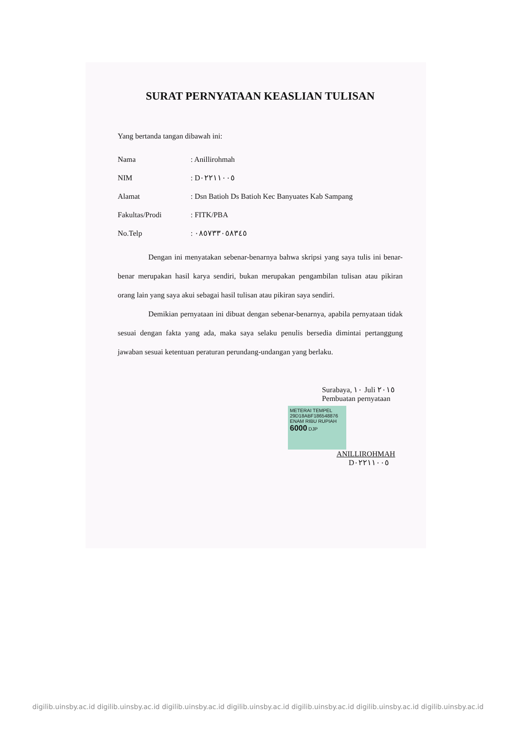SURAT PERNYATAAN KEASLIAN TULISAN
Yang bertanda tangan dibawah ini:
Nama: Anillirohmah
NIM: D٠٢٢١١٠٠٥
Alamat: Dsn Batioh Ds Batioh Kec Banyuates Kab Sampang
Fakultas/Prodi: FITK/PBA
No.Telp: ٠٨٥٧٣٣٠٥٨٣٤٥
Dengan ini menyatakan sebenar-benarnya bahwa skripsi yang saya tulis ini benar-benar merupakan hasil karya sendiri, bukan merupakan pengambilan tulisan atau pikiran orang lain yang saya akui sebagai hasil tulisan atau pikiran saya sendiri.
Demikian pernyataan ini dibuat dengan sebenar-benarnya, apabila pernyataan tidak sesuai dengan fakta yang ada, maka saya selaku penulis bersedia dimintai pertanggung jawaban sesuai ketentuan peraturan perundang-undangan yang berlaku.
Surabaya, ١٠ Juli ٢٠١٥
Pembuatan pernyataan
METERAI TEMPEL
29D18ABF186548876
ENAM RIBU RUPIAH
6000 DJP
ANILLIROHMAH
D٠٢٢١١٠٠٥
digilib.uinsby.ac.id digilib.uinsby.ac.id digilib.uinsby.ac.id digilib.uinsby.ac.id digilib.uinsby.ac.id digilib.uinsby.ac.id digilib.uinsby.ac.id